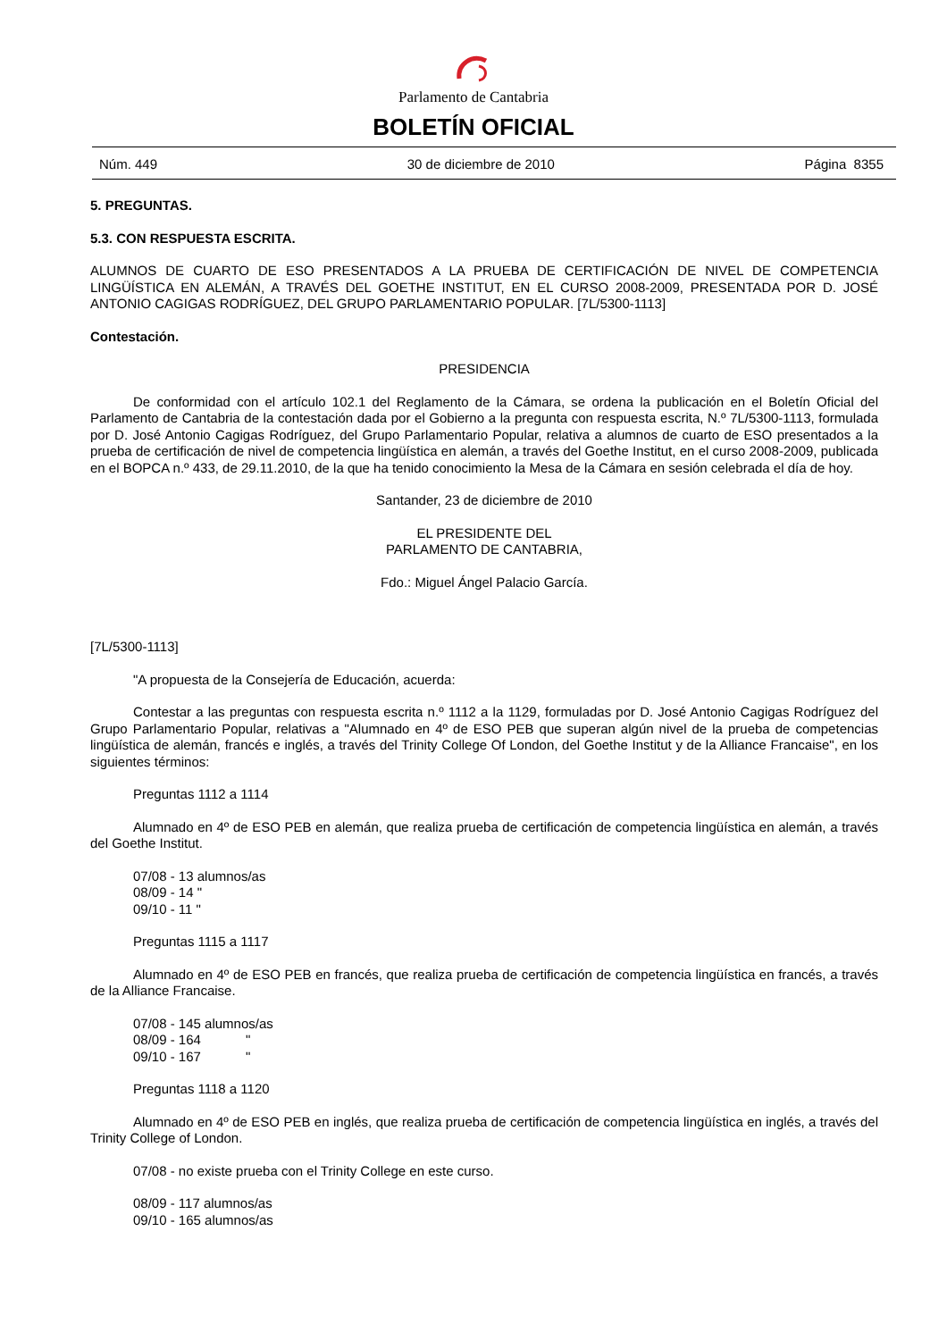Parlamento de Cantabria
BOLETÍN OFICIAL
Núm. 449 30 de diciembre de 2010 Página 8355
5. PREGUNTAS.
5.3. CON RESPUESTA ESCRITA.
ALUMNOS DE CUARTO DE ESO PRESENTADOS A LA PRUEBA DE CERTIFICACIÓN DE NIVEL DE COMPETENCIA LINGÜÍSTICA EN ALEMÁN, A TRAVÉS DEL GOETHE INSTITUT, EN EL CURSO 2008-2009, PRESENTADA POR D. JOSÉ ANTONIO CAGIGAS RODRÍGUEZ, DEL GRUPO PARLAMENTARIO POPULAR. [7L/5300-1113]
Contestación.
PRESIDENCIA
De conformidad con el artículo 102.1 del Reglamento de la Cámara, se ordena la publicación en el Boletín Oficial del Parlamento de Cantabria de la contestación dada por el Gobierno a la pregunta con respuesta escrita, N.º 7L/5300-1113, formulada por D. José Antonio Cagigas Rodríguez, del Grupo Parlamentario Popular, relativa a alumnos de cuarto de ESO presentados a la prueba de certificación de nivel de competencia lingüística en alemán, a través del Goethe Institut, en el curso 2008-2009, publicada en el BOPCA n.º 433, de 29.11.2010, de la que ha tenido conocimiento la Mesa de la Cámara en sesión celebrada el día de hoy.
Santander, 23 de diciembre de 2010
EL PRESIDENTE DEL
PARLAMENTO DE CANTABRIA,
Fdo.: Miguel Ángel Palacio García.
[7L/5300-1113]
"A propuesta de la Consejería de Educación, acuerda:
Contestar a las preguntas con respuesta escrita n.º 1112 a la 1129, formuladas por D. José Antonio Cagigas Rodríguez del Grupo Parlamentario Popular, relativas a "Alumnado en 4º de ESO PEB que superan algún nivel de la prueba de competencias lingüística de alemán, francés e inglés, a través del Trinity College Of London, del Goethe Institut y de la Alliance Francaise", en los siguientes términos:
Preguntas 1112 a 1114
Alumnado en 4º de ESO PEB en alemán, que realiza prueba de certificación de competencia lingüística en alemán, a través del Goethe Institut.
07/08 - 13 alumnos/as
08/09 - 14 "
09/10 - 11 "
Preguntas 1115 a 1117
Alumnado en 4º de ESO PEB en francés, que realiza prueba de certificación de competencia lingüística en francés, a través de la Alliance Francaise.
07/08 - 145 alumnos/as
08/09 - 164 "
09/10 - 167 "
Preguntas 1118 a 1120
Alumnado en 4º de ESO PEB en inglés, que realiza prueba de certificación de competencia lingüística en inglés, a través del Trinity College of London.
07/08 - no existe prueba con el Trinity College en este curso.
08/09 - 117 alumnos/as
09/10 - 165 alumnos/as